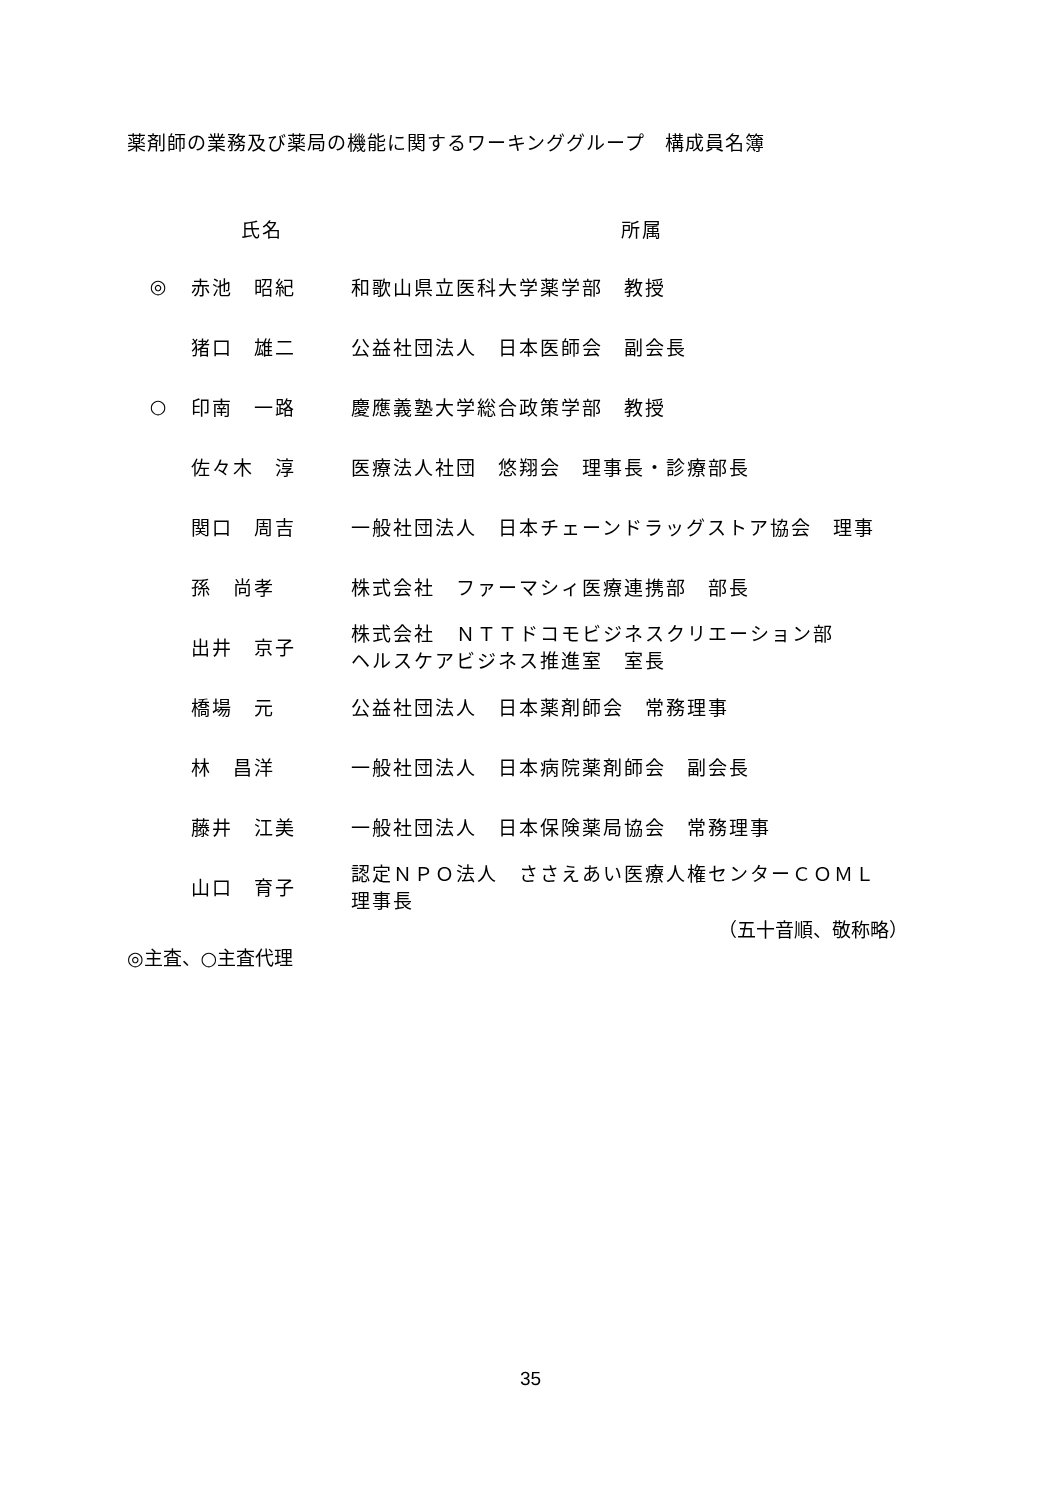薬剤師の業務及び薬局の機能に関するワーキンググループ　構成員名簿
| | 氏名 | 所属 |
| --- | --- | --- |
| ◎ | 赤池 昭紀 | 和歌山県立医科大学薬学部 教授 |
| | 猪口 雄二 | 公益社団法人 日本医師会 副会長 |
| ○ | 印南 一路 | 慶應義塾大学総合政策学部 教授 |
| | 佐々木 淳 | 医療法人社団 悠翔会 理事長・診療部長 |
| | 関口 周吉 | 一般社団法人 日本チェーンドラッグストア協会 理事 |
| | 孫 尚孝 | 株式会社 ファーマシィ医療連携部 部長 |
| | 出井 京子 | 株式会社 ＮＴＴドコモビジネスクリエーション部 ヘルスケアビジネス推進室 室長 |
| | 橋場 元 | 公益社団法人 日本薬剤師会 常務理事 |
| | 林 昌洋 | 一般社団法人 日本病院薬剤師会 副会長 |
| | 藤井 江美 | 一般社団法人 日本保険薬局協会 常務理事 |
| | 山口 育子 | 認定ＮＰＯ法人 ささえあい医療人権センターＣＯＭＬ 理事長 |
（五十音順、敬称略）
◎主査、○主査代理
35